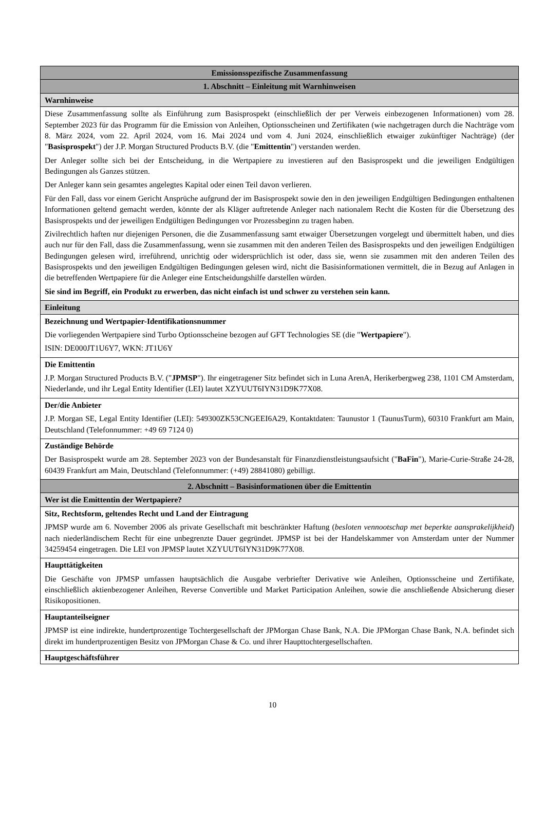| Emissionsspezifische Zusammenfassung |
| 1. Abschnitt – Einleitung mit Warnhinweisen |
| Warnhinweise |
| Diese Zusammenfassung sollte als Einführung zum Basisprospekt (einschließlich der per Verweis einbezogenen Informationen) vom 28. September 2023 für das Programm für die Emission von Anleihen, Optionsscheinen und Zertifikaten (wie nachgetragen durch die Nachträge vom 8. März 2024, vom 22. April 2024, vom 16. Mai 2024 und vom 4. Juni 2024, einschließlich etwaiger zukünftiger Nachträge) (der " Basisprospekt ") der J.P. Morgan Structured Products B.V. (die " Emittentin ") verstanden werden. Der Anleger sollte sich bei der Entscheidung, in die Wertpapiere zu investieren auf den Basisprospekt und die jeweiligen Endgültigen Bedingungen als Ganzes stützen. Der Anleger kann sein gesamtes angelegtes Kapital oder einen Teil davon verlieren. Für den Fall, dass vor einem Gericht Ansprüche aufgrund der im Basisprospekt sowie den in den jeweiligen Endgültigen Bedingungen enthaltenen Informationen geltend gemacht werden, könnte der als Kläger auftretende Anleger nach nationalem Recht die Kosten für die Übersetzung des Basisprospekts und der jeweiligen Endgültigen Bedingungen vor Prozessbeginn zu tragen haben. Zivilrechtlich haften nur diejenigen Personen, die die Zusammenfassung samt etwaiger Übersetzungen vorgelegt und übermittelt haben, und dies auch nur für den Fall, dass die Zusammenfassung, wenn sie zusammen mit den anderen Teilen des Basisprospekts und den jeweiligen Endgültigen Bedingungen gelesen wird, irreführend, unrichtig oder widersprüchlich ist oder, dass sie, wenn sie zusammen mit den anderen Teilen des Basisprospekts und den jeweiligen Endgültigen Bedingungen gelesen wird, nicht die Basisinformationen vermittelt, die in Bezug auf Anlagen in die betreffenden Wertpapiere für die Anleger eine Entscheidungshilfe darstellen würden. Sie sind im Begriff, ein Produkt zu erwerben, das nicht einfach ist und schwer zu verstehen sein kann. |
| Einleitung |
| Bezeichnung und Wertpapier-Identifikationsnummer Die vorliegenden Wertpapiere sind Turbo Optionsscheine bezogen auf GFT Technologies SE (die " Wertpapiere "). ISIN: DE000JT1U6Y7, WKN: JT1U6Y |
| Die Emittentin J.P. Morgan Structured Products B.V. (" JPMSP "). Ihr eingetragener Sitz befindet sich in Luna ArenA, Herikerbergweg 238, 1101 CM Amsterdam, Niederlande, und ihr Legal Entity Identifier (LEI) lautet XZYUUT6IYN31D9K77X08. |
| Der/die Anbieter J.P. Morgan SE, Legal Entity Identifier (LEI): 549300ZK53CNGEEI6A29, Kontaktdaten: Taunustor 1 (TaunusTurm), 60310 Frankfurt am Main, Deutschland (Telefonnummer: +49 69 7124 0) |
| Zuständige Behörde Der Basisprospekt wurde am 28. September 2023 von der Bundesanstalt für Finanzdienstleistungsaufsicht (" BaFin "), Marie-Curie-Straße 24-28, 60439 Frankfurt am Main, Deutschland (Telefonnummer: (+49) 28841080) gebilligt. |
| 2. Abschnitt – Basisinformationen über die Emittentin |
| Wer ist die Emittentin der Wertpapiere? |
| Sitz, Rechtsform, geltendes Recht und Land der Eintragung JPMSP wurde am 6. November 2006 als private Gesellschaft mit beschränkter Haftung ( besloten vennootschap met beperkte aansprakelijkheid ) nach niederländischem Recht für eine unbegrenzte Dauer gegründet. JPMSP ist bei der Handelskammer von Amsterdam unter der Nummer 34259454 eingetragen. Die LEI von JPMSP lautet XZYUUT6IYN31D9K77X08. |
| Haupttätigkeiten Die Geschäfte von JPMSP umfassen hauptsächlich die Ausgabe verbriefter Derivative wie Anleihen, Optionsscheine und Zertifikate, einschließlich aktienbezogener Anleihen, Reverse Convertible und Market Participation Anleihen, sowie die anschließende Absicherung dieser Risikopositionen. |
| Hauptanteilseigner JPMSP ist eine indirekte, hundertprozentige Tochtergesellschaft der JPMorgan Chase Bank, N.A. Die JPMorgan Chase Bank, N.A. befindet sich direkt im hundertprozentigen Besitz von JPMorgan Chase & Co. und ihrer Haupttochtergesellschaften. |
| Hauptgeschäftsführer |
10